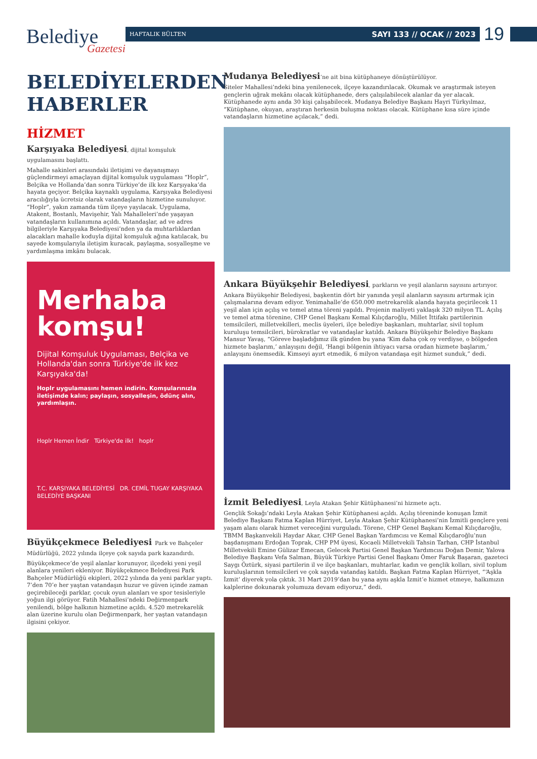Belediye
Gazetesi
HAFTALIK BÜLTEN SAYI 133 // OCAK // 2023 19
BELEDİYELERDEN HABERLER
HİZMET
Karşıyaka Belediyesi, dijital komşuluk uygulamasını başlattı.
Mahalle sakinleri arasındaki iletişimi ve dayanışmayı güçlendirmeyi amaçlayan dijital komşuluk uygulaması “Hoplr”, Belçika ve Hollanda’dan sonra Türkiye’de ilk kez Karşıyaka’da hayata geçiyor. Belçika kaynaklı uygulama, Karşıyaka Belediyesi aracılığıyla ücretsiz olarak vatandaşların hizmetine sunuluyor. “Hoplr”, yakın zamanda tüm ilçeye yayılacak. Uygulama, Atakent, Bostanlı, Mavişehir, Yalı Mahalleleri’nde yaşayan vatandaşların kullanımına açıldı. Vatandaşlar, ad ve adres bilgileriyle Karşıyaka Belediyesi’nden ya da muhtarlıklardan alacakları mahalle koduyla dijital komşuluk ağına katılacak, bu sayede komşularıyla iletişim kuracak, paylaşma, sosyalleşme ve yardımlaşma imkânı bulacak.
Merhaba komşu!
Dijital Komşuluk Uygulaması, Belçika ve Hollanda'dan sonra Türkiye'de ilk kez Karşıyaka'da!
Hoplr uygulamasını hemen indirin. Komşularınızla iletişimde kalın; paylaşın, sosyalleşin, ödünç alın, yardımlaşın.
Hoplr Hemen İndir Türkiye'de ilk! hoplr
T.C. KARŞIYAKA BELEDİYESİ DR. CEMİL TUGAY KARŞIYAKA BELEDİYE BAŞKANI
Büyükçekmece Belediyesi Park ve Bahçeler Müdürlüğü, 2022 yılında ilçeye çok sayıda park kazandırdı.
Büyükçekmece’de yeşil alanlar korunuyor, ilçedeki yeni yeşil alanlara yenileri ekleniyor. Büyükçekmece Belediyesi Park Bahçeler Müdürlüğü ekipleri, 2022 yılında da yeni parklar yaptı. 7’den 70’e her yaştan vatandaşın huzur ve güven içinde zaman geçirebileceği parklar, çocuk oyun alanları ve spor tesisleriyle yoğun ilgi görüyor. Fatih Mahallesi’ndeki Değirmenpark yenilendi, bölge halkının hizmetine açıldı. 4.520 metrekarelik alan üzerine kurulu olan Değirmenpark, her yaştan vatandaşın ilgisini çekiyor.
Mudanya Belediyesi’ne ait bina kütüphaneye dönüştürülüyor.
Siteler Mahallesi’ndeki bina yenilenecek, ilçeye kazandırılacak. Okumak ve araştırmak isteyen gençlerin uğrak mekânı olacak kütüphanede, ders çalışılabilecek alanlar da yer alacak. Kütüphanede aynı anda 30 kişi çalışabilecek. Mudanya Belediye Başkanı Hayri Türkyılmaz, “Kütüphane, okuyan, araştıran herkesin buluşma noktası olacak. Kütüphane kısa süre içinde vatandaşların hizmetine açılacak,” dedi.
Ankara Büyükşehir Belediyesi, parkların ve yeşil alanların sayısını artırıyor.
Ankara Büyükşehir Belediyesi, başkentin dört bir yanında yeşil alanların sayısını artırmak için çalışmalarına devam ediyor. Yenimahalle’de 650.000 metrekarelik alanda hayata geçirilecek 11 yeşil alan için açılış ve temel atma töreni yapıldı. Projenin maliyeti yaklaşık 320 milyon TL. Açılış ve temel atma törenine, CHP Genel Başkanı Kemal Kılıçdaroğlu, Millet İttifakı partilerinin temsilcileri, milletvekilleri, meclis üyeleri, ilçe belediye başkanları, muhtarlar, sivil toplum kuruluşu temsilcileri, bürokratlar ve vatandaşlar katıldı. Ankara Büyükşehir Belediye Başkanı Mansur Yavaş, “Göreve başladığımız ilk günden bu yana ‘Kim daha çok oy verdiyse, o bölgeden hizmete başlarım,’ anlayışını değil, ‘Hangi bölgenin ihtiyacı varsa oradan hizmete başlarım,’ anlayışını önemsedik. Kimseyi ayırt etmedik, 6 milyon vatandaşa eşit hizmet sunduk,” dedi.
İzmit Belediyesi, Leyla Atakan Şehir Kütüphanesi’ni hizmete açtı.
Gençlik Sokağı’ndaki Leyla Atakan Şehir Kütüphanesi açıldı. Açılış töreninde konuşan İzmit Belediye Başkanı Fatma Kaplan Hürriyet, Leyla Atakan Şehir Kütüphanesi’nin İzmitli gençlere yeni yaşam alanı olarak hizmet vereceğini vurguladı. Törene, CHP Genel Başkanı Kemal Kılıçdaroğlu, TBMM Başkanvekili Haydar Akar, CHP Genel Başkan Yardımcısı ve Kemal Kılıçdaroğlu’nun başdanışmanı Erdoğan Toprak, CHP PM üyesi, Kocaeli Milletvekili Tahsin Tarhan, CHP İstanbul Milletvekili Emine Gülizar Emecan, Gelecek Partisi Genel Başkan Yardımcısı Doğan Demir, Yalova Belediye Başkanı Vefa Salman, Büyük Türkiye Partisi Genel Başkanı Ömer Faruk Başaran, gazeteci Saygı Öztürk, siyasi partilerin il ve ilçe başkanları, muhtarlar, kadın ve gençlik kolları, sivil toplum kuruluşlarının temsilcileri ve çok sayıda vatandaş katıldı. Başkan Fatma Kaplan Hürriyet, “‘Aşkla İzmit’ diyerek yola çıktık. 31 Mart 2019’dan bu yana aynı aşkla İzmit’e hizmet etmeye, halkımızın kalplerine dokunarak yolumuza devam ediyoruz,” dedi.